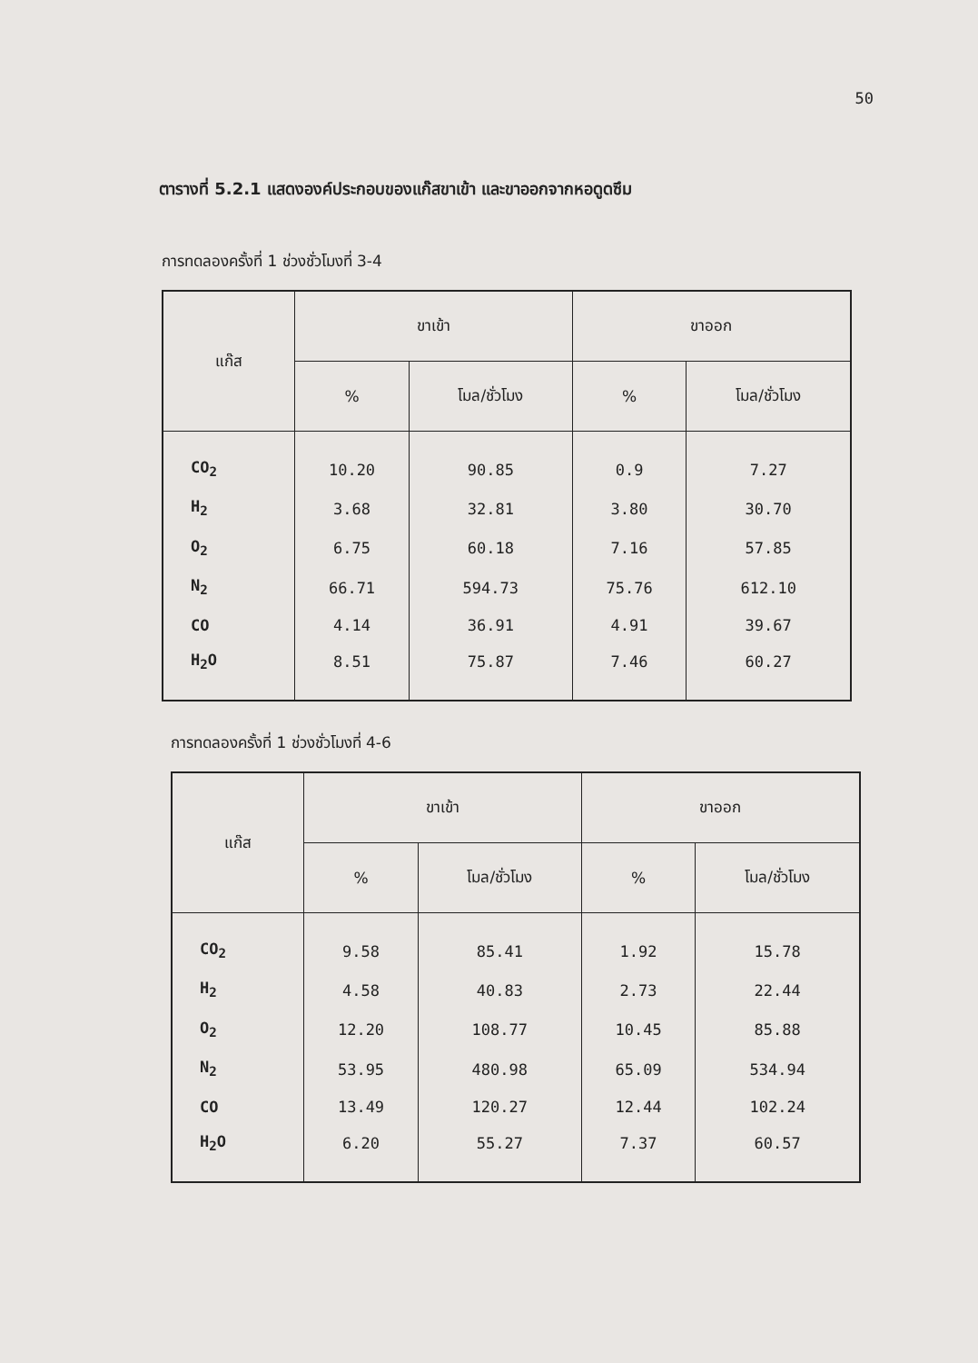50
ตารางที่ 5.2.1 แสดงองค์ประกอบของแก๊สขาเข้า และขาออกจากหอดูดซึม
การทดลองครั้งที่ 1 ช่วงชั่วโมงที่ 3-4
| แก๊ส | ขาเข้า | | ขาออก | |
| --- | --- | --- | --- | --- |
| | % | โมล/ชั่วโมง | % | โมล/ชั่วโมง |
| CO<sub>2</sub> | 10.20 | 90.85 | 0.9 | 7.27 |
| H<sub>2</sub> | 3.68 | 32.81 | 3.80 | 30.70 |
| O<sub>2</sub> | 6.75 | 60.18 | 7.16 | 57.85 |
| N<sub>2</sub> | 66.71 | 594.73 | 75.76 | 612.10 |
| CO | 4.14 | 36.91 | 4.91 | 39.67 |
| H<sub>2</sub>O | 8.51 | 75.87 | 7.46 | 60.27 |
การทดลองครั้งที่ 1 ช่วงชั่วโมงที่ 4-6
| แก๊ส | ขาเข้า | | ขาออก | |
| --- | --- | --- | --- | --- |
| | % | โมล/ชั่วโมง | % | โมล/ชั่วโมง |
| CO<sub>2</sub> | 9.58 | 85.41 | 1.92 | 15.78 |
| H<sub>2</sub> | 4.58 | 40.83 | 2.73 | 22.44 |
| O<sub>2</sub> | 12.20 | 108.77 | 10.45 | 85.88 |
| N<sub>2</sub> | 53.95 | 480.98 | 65.09 | 534.94 |
| CO | 13.49 | 120.27 | 12.44 | 102.24 |
| H<sub>2</sub>O | 6.20 | 55.27 | 7.37 | 60.57 |